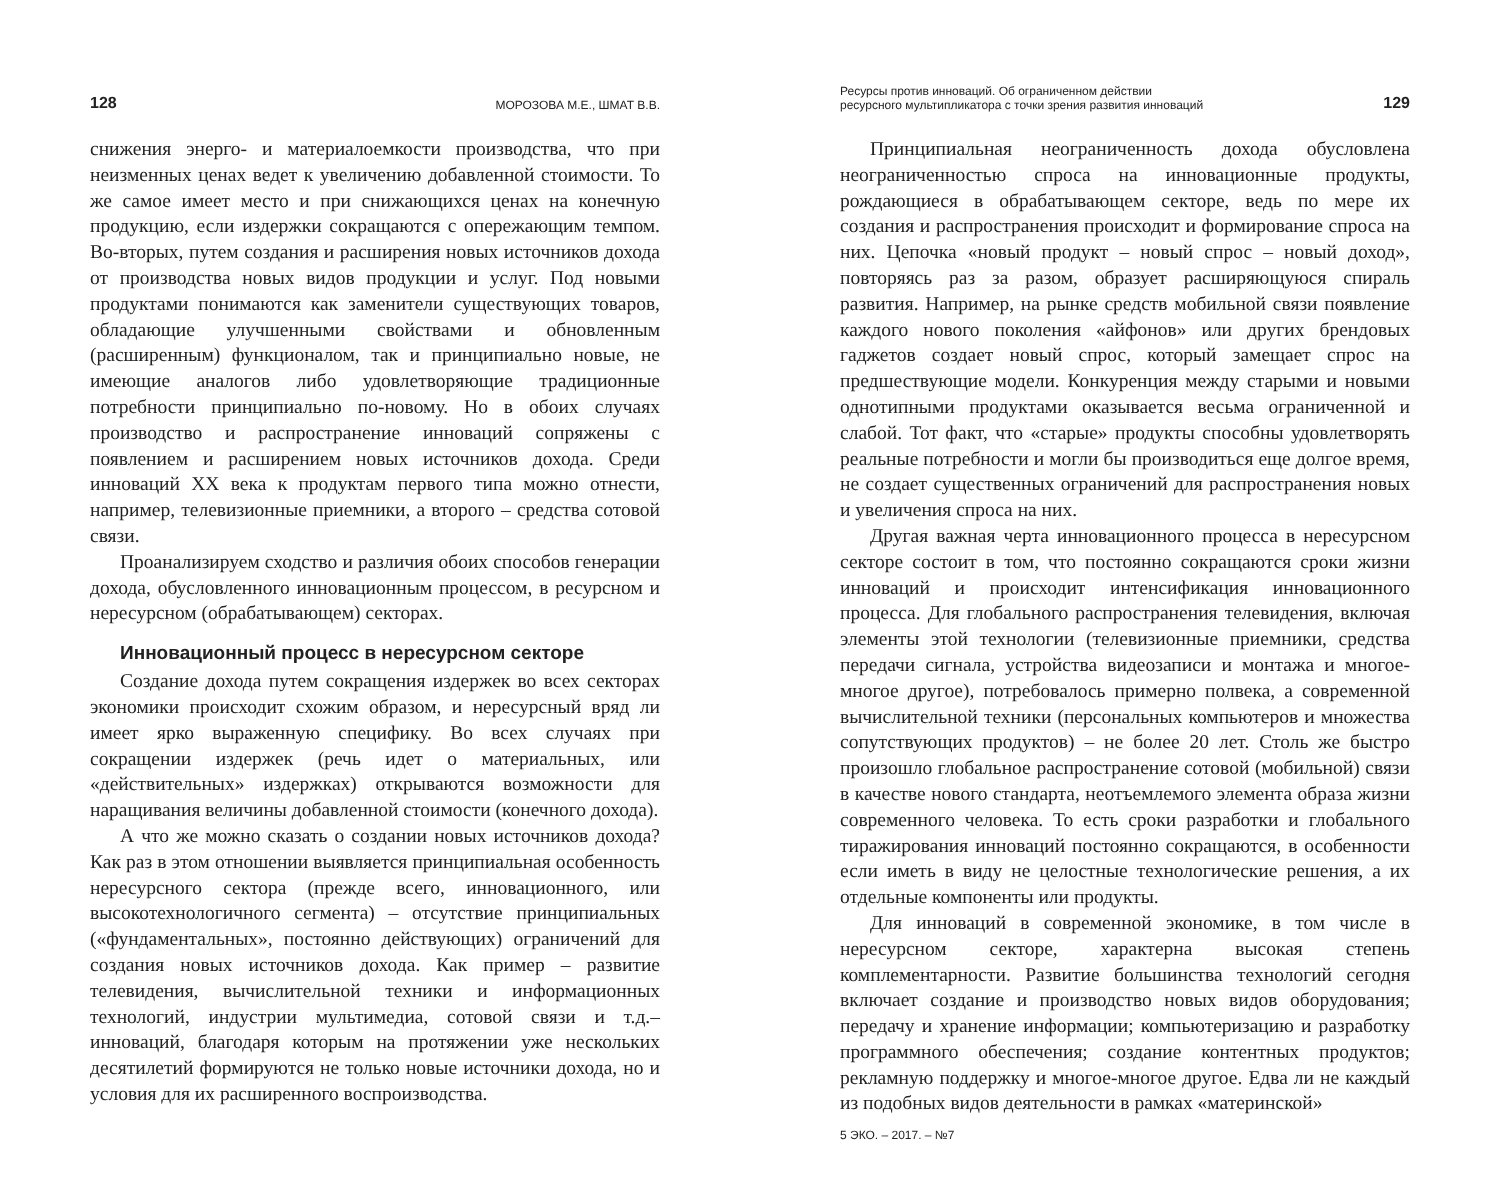128 МОРОЗОВА М.Е., ШМАТ В.В.
снижения энерго- и материалоемкости производства, что при неизменных ценах ведет к увеличению добавленной стоимости. То же самое имеет место и при снижающихся ценах на конечную продукцию, если издержки сокращаются с опережающим темпом. Во-вторых, путем создания и расширения новых источников дохода от производства новых видов продукции и услуг. Под новыми продуктами понимаются как заменители существующих товаров, обладающие улучшенными свойствами и обновленным (расширенным) функционалом, так и принципиально новые, не имеющие аналогов либо удовлетворяющие традиционные потребности принципиально по-новому. Но в обоих случаях производство и распространение инноваций сопряжены с появлением и расширением новых источников дохода. Среди инноваций XX века к продуктам первого типа можно отнести, например, телевизионные приемники, а второго – средства сотовой связи.
Проанализируем сходство и различия обоих способов генерации дохода, обусловленного инновационным процессом, в ресурсном и нересурсном (обрабатывающем) секторах.
Инновационный процесс в нересурсном секторе
Создание дохода путем сокращения издержек во всех секторах экономики происходит схожим образом, и нересурсный вряд ли имеет ярко выраженную специфику. Во всех случаях при сокращении издержек (речь идет о материальных, или «действительных» издержках) открываются возможности для наращивания величины добавленной стоимости (конечного дохода).
А что же можно сказать о создании новых источников дохода? Как раз в этом отношении выявляется принципиальная особенность нересурсного сектора (прежде всего, инновационного, или высокотехнологичного сегмента) – отсутствие принципиальных («фундаментальных», постоянно действующих) ограничений для создания новых источников дохода. Как пример – развитие телевидения, вычислительной техники и информационных технологий, индустрии мультимедиа, сотовой связи и т.д.– инноваций, благодаря которым на протяжении уже нескольких десятилетий формируются не только новые источники дохода, но и условия для их расширенного воспроизводства.
Ресурсы против инноваций. Об ограниченном действии
ресурсного мультипликатора с точки зрения развития инноваций 129
Принципиальная неограниченность дохода обусловлена неограниченностью спроса на инновационные продукты, рождающиеся в обрабатывающем секторе, ведь по мере их создания и распространения происходит и формирование спроса на них. Цепочка «новый продукт – новый спрос – новый доход», повторяясь раз за разом, образует расширяющуюся спираль развития. Например, на рынке средств мобильной связи появление каждого нового поколения «айфонов» или других брендовых гаджетов создает новый спрос, который замещает спрос на предшествующие модели. Конкуренция между старыми и новыми однотипными продуктами оказывается весьма ограниченной и слабой. Тот факт, что «старые» продукты способны удовлетворять реальные потребности и могли бы производиться еще долгое время, не создает существенных ограничений для распространения новых и увеличения спроса на них.
Другая важная черта инновационного процесса в нересурсном секторе состоит в том, что постоянно сокращаются сроки жизни инноваций и происходит интенсификация инновационного процесса. Для глобального распространения телевидения, включая элементы этой технологии (телевизионные приемники, средства передачи сигнала, устройства видеозаписи и монтажа и многое-многое другое), потребовалось примерно полвека, а современной вычислительной техники (персональных компьютеров и множества сопутствующих продуктов) – не более 20 лет. Столь же быстро произошло глобальное распространение сотовой (мобильной) связи в качестве нового стандарта, неотъемлемого элемента образа жизни современного человека. То есть сроки разработки и глобального тиражирования инноваций постоянно сокращаются, в особенности если иметь в виду не целостные технологические решения, а их отдельные компоненты или продукты.
Для инноваций в современной экономике, в том числе в нересурсном секторе, характерна высокая степень комплементарности. Развитие большинства технологий сегодня включает создание и производство новых видов оборудования; передачу и хранение информации; компьютеризацию и разработку программного обеспечения; создание контентных продуктов; рекламную поддержку и многое-многое другое. Едва ли не каждый из подобных видов деятельности в рамках «материнской»
5 ЭКО. – 2017. – №7